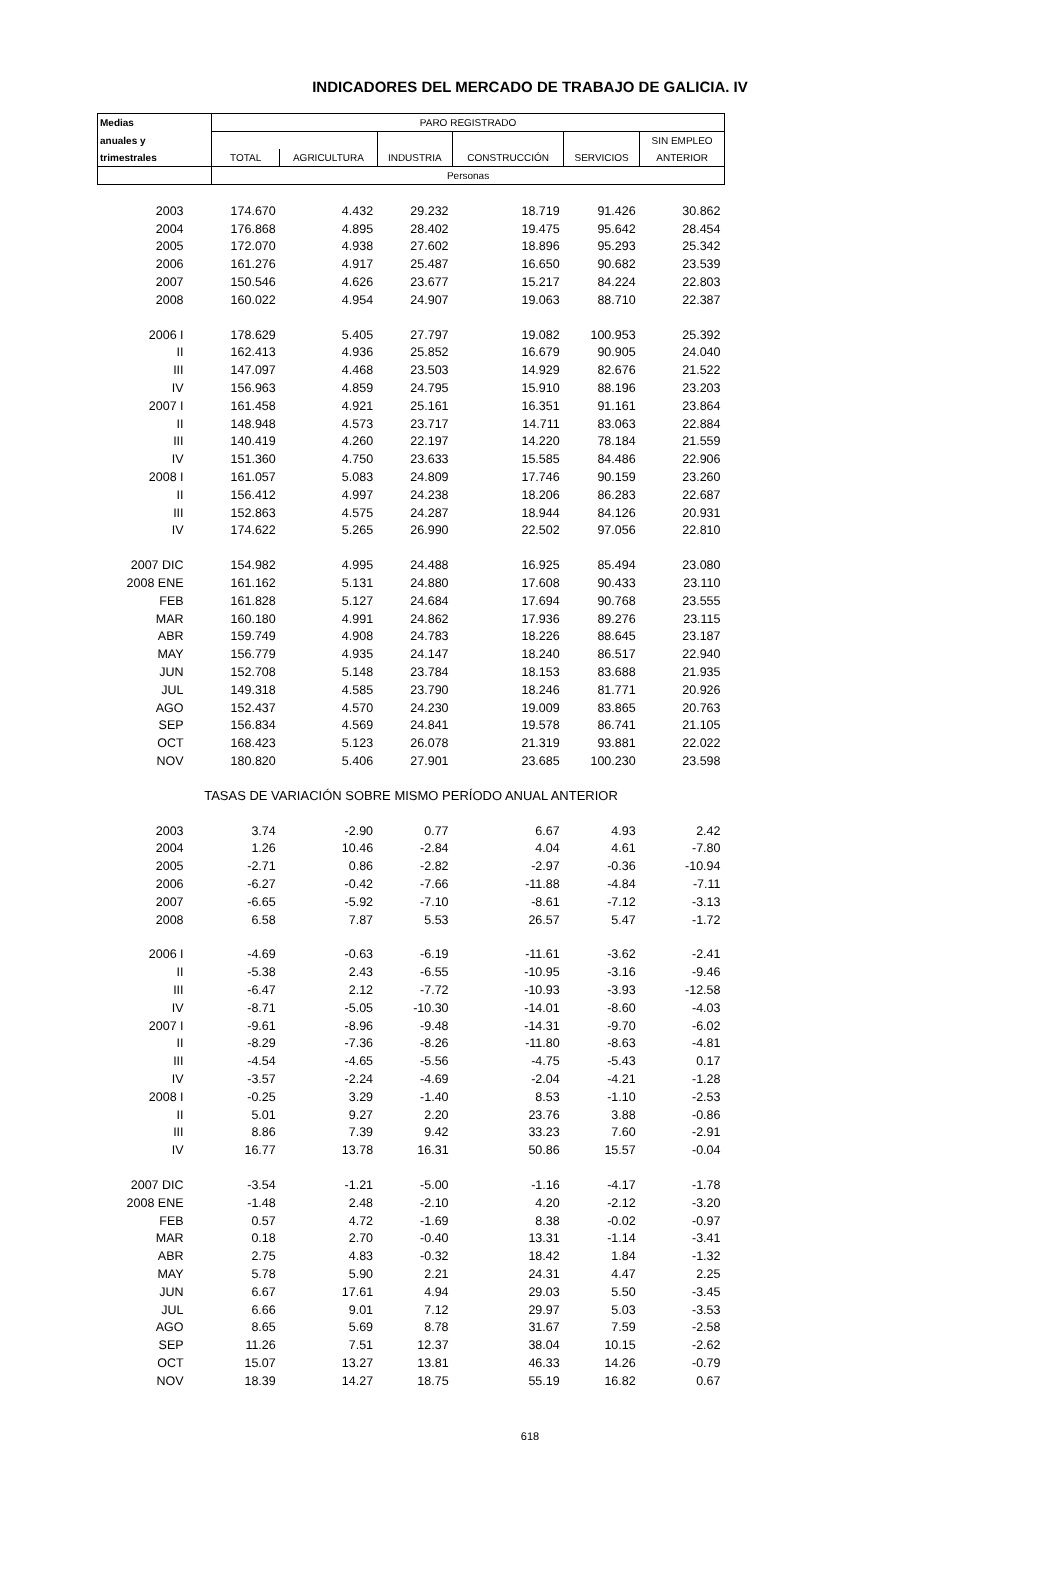INDICADORES DEL MERCADO DE TRABAJO DE GALICIA. IV
| Medias | PARO REGISTRADO | | | | | |
| --- | --- | --- | --- | --- | --- | --- |
| anuales y | | | | | | SIN EMPLEO |
| trimestrales | TOTAL | AGRICULTURA | INDUSTRIA | CONSTRUCCIÓN | SERVICIOS | ANTERIOR |
| | Personas | | | | | |
| 2003 | 174.670 | 4.432 | 29.232 | 18.719 | 91.426 | 30.862 |
| 2004 | 176.868 | 4.895 | 28.402 | 19.475 | 95.642 | 28.454 |
| 2005 | 172.070 | 4.938 | 27.602 | 18.896 | 95.293 | 25.342 |
| 2006 | 161.276 | 4.917 | 25.487 | 16.650 | 90.682 | 23.539 |
| 2007 | 150.546 | 4.626 | 23.677 | 15.217 | 84.224 | 22.803 |
| 2008 | 160.022 | 4.954 | 24.907 | 19.063 | 88.710 | 22.387 |
| 2006 I | 178.629 | 5.405 | 27.797 | 19.082 | 100.953 | 25.392 |
| II | 162.413 | 4.936 | 25.852 | 16.679 | 90.905 | 24.040 |
| III | 147.097 | 4.468 | 23.503 | 14.929 | 82.676 | 21.522 |
| IV | 156.963 | 4.859 | 24.795 | 15.910 | 88.196 | 23.203 |
| 2007 I | 161.458 | 4.921 | 25.161 | 16.351 | 91.161 | 23.864 |
| II | 148.948 | 4.573 | 23.717 | 14.711 | 83.063 | 22.884 |
| III | 140.419 | 4.260 | 22.197 | 14.220 | 78.184 | 21.559 |
| IV | 151.360 | 4.750 | 23.633 | 15.585 | 84.486 | 22.906 |
| 2008 I | 161.057 | 5.083 | 24.809 | 17.746 | 90.159 | 23.260 |
| II | 156.412 | 4.997 | 24.238 | 18.206 | 86.283 | 22.687 |
| III | 152.863 | 4.575 | 24.287 | 18.944 | 84.126 | 20.931 |
| IV | 174.622 | 5.265 | 26.990 | 22.502 | 97.056 | 22.810 |
| 2007 DIC | 154.982 | 4.995 | 24.488 | 16.925 | 85.494 | 23.080 |
| 2008 ENE | 161.162 | 5.131 | 24.880 | 17.608 | 90.433 | 23.110 |
| FEB | 161.828 | 5.127 | 24.684 | 17.694 | 90.768 | 23.555 |
| MAR | 160.180 | 4.991 | 24.862 | 17.936 | 89.276 | 23.115 |
| ABR | 159.749 | 4.908 | 24.783 | 18.226 | 88.645 | 23.187 |
| MAY | 156.779 | 4.935 | 24.147 | 18.240 | 86.517 | 22.940 |
| JUN | 152.708 | 5.148 | 23.784 | 18.153 | 83.688 | 21.935 |
| JUL | 149.318 | 4.585 | 23.790 | 18.246 | 81.771 | 20.926 |
| AGO | 152.437 | 4.570 | 24.230 | 19.009 | 83.865 | 20.763 |
| SEP | 156.834 | 4.569 | 24.841 | 19.578 | 86.741 | 21.105 |
| OCT | 168.423 | 5.123 | 26.078 | 21.319 | 93.881 | 22.022 |
| NOV | 180.820 | 5.406 | 27.901 | 23.685 | 100.230 | 23.598 |
| TASAS DE VARIACIÓN SOBRE MISMO PERÍODO ANUAL ANTERIOR | | | | | | |
| 2003 | 3.74 | -2.90 | 0.77 | 6.67 | 4.93 | 2.42 |
| 2004 | 1.26 | 10.46 | -2.84 | 4.04 | 4.61 | -7.80 |
| 2005 | -2.71 | 0.86 | -2.82 | -2.97 | -0.36 | -10.94 |
| 2006 | -6.27 | -0.42 | -7.66 | -11.88 | -4.84 | -7.11 |
| 2007 | -6.65 | -5.92 | -7.10 | -8.61 | -7.12 | -3.13 |
| 2008 | 6.58 | 7.87 | 5.53 | 26.57 | 5.47 | -1.72 |
| 2006 I | -4.69 | -0.63 | -6.19 | -11.61 | -3.62 | -2.41 |
| II | -5.38 | 2.43 | -6.55 | -10.95 | -3.16 | -9.46 |
| III | -6.47 | 2.12 | -7.72 | -10.93 | -3.93 | -12.58 |
| IV | -8.71 | -5.05 | -10.30 | -14.01 | -8.60 | -4.03 |
| 2007 I | -9.61 | -8.96 | -9.48 | -14.31 | -9.70 | -6.02 |
| II | -8.29 | -7.36 | -8.26 | -11.80 | -8.63 | -4.81 |
| III | -4.54 | -4.65 | -5.56 | -4.75 | -5.43 | 0.17 |
| IV | -3.57 | -2.24 | -4.69 | -2.04 | -4.21 | -1.28 |
| 2008 I | -0.25 | 3.29 | -1.40 | 8.53 | -1.10 | -2.53 |
| II | 5.01 | 9.27 | 2.20 | 23.76 | 3.88 | -0.86 |
| III | 8.86 | 7.39 | 9.42 | 33.23 | 7.60 | -2.91 |
| IV | 16.77 | 13.78 | 16.31 | 50.86 | 15.57 | -0.04 |
| 2007 DIC | -3.54 | -1.21 | -5.00 | -1.16 | -4.17 | -1.78 |
| 2008 ENE | -1.48 | 2.48 | -2.10 | 4.20 | -2.12 | -3.20 |
| FEB | 0.57 | 4.72 | -1.69 | 8.38 | -0.02 | -0.97 |
| MAR | 0.18 | 2.70 | -0.40 | 13.31 | -1.14 | -3.41 |
| ABR | 2.75 | 4.83 | -0.32 | 18.42 | 1.84 | -1.32 |
| MAY | 5.78 | 5.90 | 2.21 | 24.31 | 4.47 | 2.25 |
| JUN | 6.67 | 17.61 | 4.94 | 29.03 | 5.50 | -3.45 |
| JUL | 6.66 | 9.01 | 7.12 | 29.97 | 5.03 | -3.53 |
| AGO | 8.65 | 5.69 | 8.78 | 31.67 | 7.59 | -2.58 |
| SEP | 11.26 | 7.51 | 12.37 | 38.04 | 10.15 | -2.62 |
| OCT | 15.07 | 13.27 | 13.81 | 46.33 | 14.26 | -0.79 |
| NOV | 18.39 | 14.27 | 18.75 | 55.19 | 16.82 | 0.67 |
618